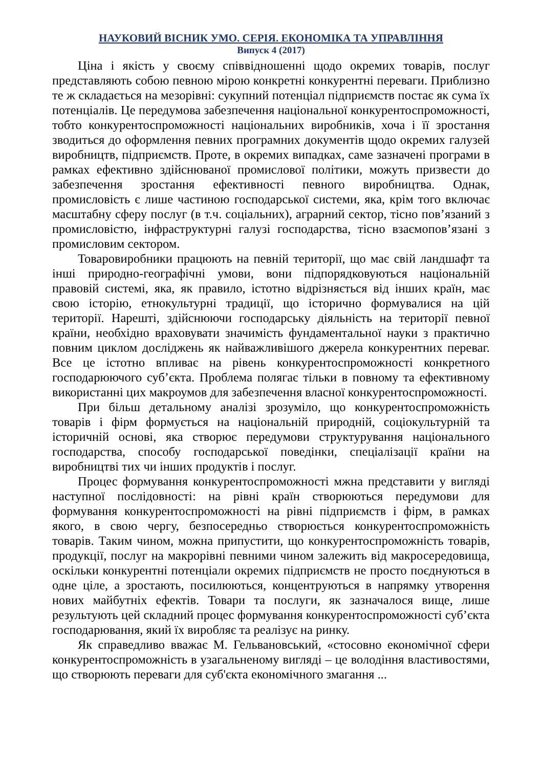НАУКОВИЙ ВІСНИК УМО. СЕРІЯ. ЕКОНОМІКА ТА УПРАВЛІННЯ
Випуск 4 (2017)
Ціна і якість у своєму співвідношенні щодо окремих товарів, послуг представляють собою певною мірою конкретні конкурентні переваги. Приблизно те ж складається на мезорівні: сукупний потенціал підприємств постає як сума їх потенціалів. Це передумова забезпечення національної конкурентоспроможності, тобто конкурентоспроможності національних виробників, хоча і її зростання зводиться до оформлення певних програмних документів щодо окремих галузей виробництв, підприємств. Проте, в окремих випадках, саме зазначені програми в рамках ефективно здійснюваної промислової політики, можуть призвести до забезпечення зростання ефективності певного виробництва. Однак, промисловість є лише частиною господарської системи, яка, крім того включає масштабну сферу послуг (в т.ч. соціальних), аграрний сектор, тісно пов’язаний з промисловістю, інфраструктурні галузі господарства, тісно взаємопов’язані з промисловим сектором.
Товаровиробники працюють на певній території, що має свій ландшафт та інші природно-географічні умови, вони підпорядковуються національній правовій системі, яка, як правило, істотно відрізняється від інших країн, має свою історію, етнокультурні традиції, що історично формувалися на цій території. Нарешті, здійснюючи господарську діяльність на території певної країни, необхідно враховувати значимість фундаментальної науки з практично повним циклом досліджень як найважливішого джерела конкурентних переваг. Все це істотно впливає на рівень конкурентоспроможності конкретного господарюючого суб’єкта. Проблема полягає тільки в повному та ефективному використанні цих макроумов для забезпечення власної конкурентоспроможності.
При більш детальному аналізі зрозуміло, що конкурентоспроможність товарів і фірм формується на національній природній, соціокультурній та історичній основі, яка створює передумови структурування національного господарства, способу господарської поведінки, спеціалізації країни на виробництві тих чи інших продуктів і послуг.
Процес формування конкурентоспроможності мжна представити у вигляді наступної послідовності: на рівні країн створюються передумови для формування конкурентоспроможності на рівні підприємств і фірм, в рамках якого, в свою чергу, безпосередньо створюється конкурентоспроможність товарів. Таким чином, можна припустити, що конкурентоспроможність товарів, продукції, послуг на макрорівні певними чином залежить від макросередовища, оскільки конкурентні потенціали окремих підприємств не просто поєднуються в одне ціле, а зростають, посилюються, концентруються в напрямку утворення нових майбутніх ефектів. Товари та послуги, як зазначалося вище, лише результують цей складний процес формування конкурентоспроможності суб’єкта господарювання, який їх виробляє та реалізує на ринку.
Як справедливо вважає М. Гельвановський, «стосовно економічної сфери конкурентоспроможність в узагальненому вигляді – це володіння властивостями, що створюють переваги для суб'єкта економічного змагання ...